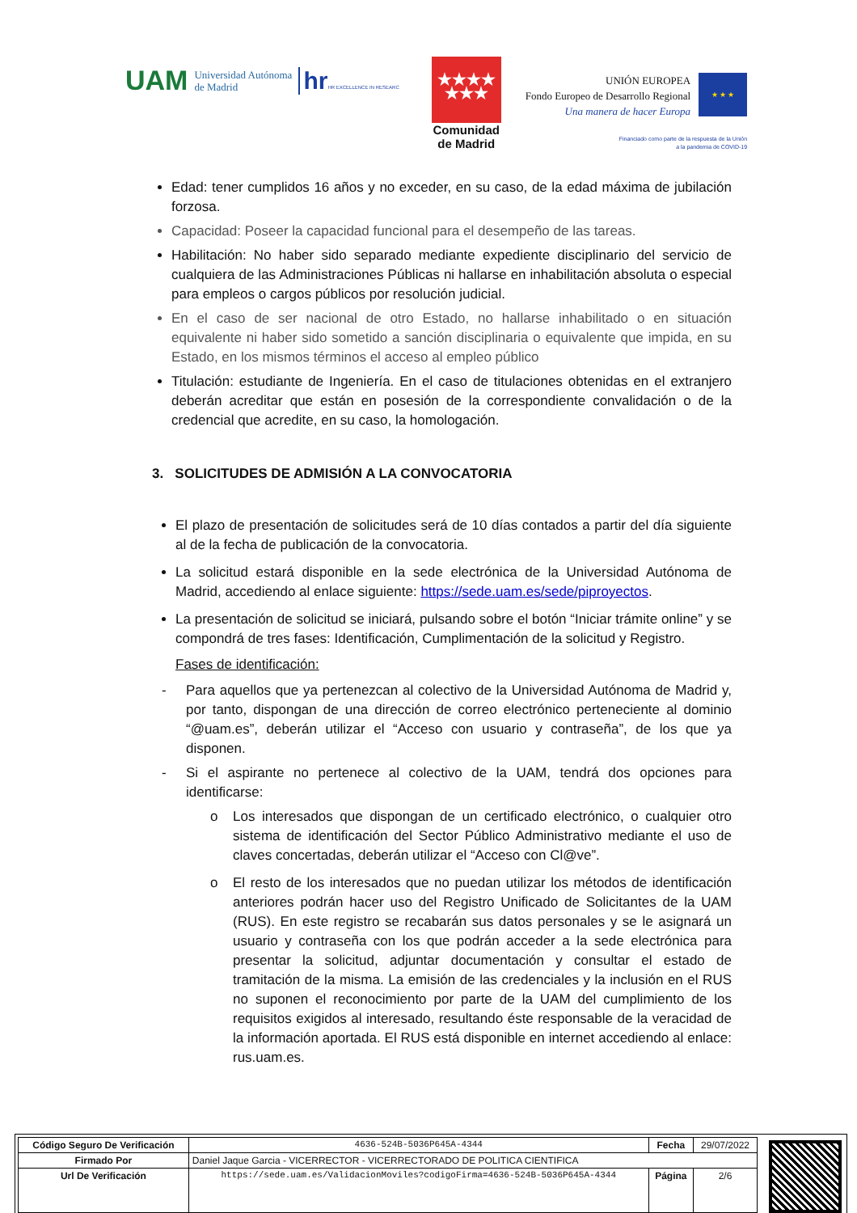UAM Universidad Autónoma
de Madrid
hrHR EXCELLENCE IN RESEARC
★★★★
★★★
Comunidad
de Madrid
UNIÓN EUROPEA
Fondo Europeo de Desarrollo Regional
Una manera de hacer Europa
★ ★ ★
Financiado como parte de la respuesta de la Unión
a la pandemia de COVID-19
Edad: tener cumplidos 16 años y no exceder, en su caso, de la edad máxima de jubilación forzosa.
Capacidad: Poseer la capacidad funcional para el desempeño de las tareas.
Habilitación: No haber sido separado mediante expediente disciplinario del servicio de cualquiera de las Administraciones Públicas ni hallarse en inhabilitación absoluta o especial para empleos o cargos públicos por resolución judicial.
En el caso de ser nacional de otro Estado, no hallarse inhabilitado o en situación equivalente ni haber sido sometido a sanción disciplinaria o equivalente que impida, en su Estado, en los mismos términos el acceso al empleo público
Titulación: estudiante de Ingeniería. En el caso de titulaciones obtenidas en el extranjero deberán acreditar que están en posesión de la correspondiente convalidación o de la credencial que acredite, en su caso, la homologación.
3. SOLICITUDES DE ADMISIÓN A LA CONVOCATORIA
El plazo de presentación de solicitudes será de 10 días contados a partir del día siguiente al de la fecha de publicación de la convocatoria.
La solicitud estará disponible en la sede electrónica de la Universidad Autónoma de Madrid, accediendo al enlace siguiente: https://sede.uam.es/sede/piproyectos.
La presentación de solicitud se iniciará, pulsando sobre el botón “Iniciar trámite online” y se compondrá de tres fases: Identificación, Cumplimentación de la solicitud y Registro.
Fases de identificación:
- Para aquellos que ya pertenezcan al colectivo de la Universidad Autónoma de Madrid y, por tanto, dispongan de una dirección de correo electrónico perteneciente al dominio “@uam.es”, deberán utilizar el “Acceso con usuario y contraseña”, de los que ya disponen.
- Si el aspirante no pertenece al colectivo de la UAM, tendrá dos opciones para identificarse:
o Los interesados que dispongan de un certificado electrónico, o cualquier otro sistema de identificación del Sector Público Administrativo mediante el uso de claves concertadas, deberán utilizar el “Acceso con Cl@ve”.
o El resto de los interesados que no puedan utilizar los métodos de identificación anteriores podrán hacer uso del Registro Unificado de Solicitantes de la UAM (RUS). En este registro se recabarán sus datos personales y se le asignará un usuario y contraseña con los que podrán acceder a la sede electrónica para presentar la solicitud, adjuntar documentación y consultar el estado de tramitación de la misma. La emisión de las credenciales y la inclusión en el RUS no suponen el reconocimiento por parte de la UAM del cumplimiento de los requisitos exigidos al interesado, resultando éste responsable de la veracidad de la información aportada. El RUS está disponible en internet accediendo al enlace: rus.uam.es.
| Código Seguro De Verificación | 4636-524B-5036P645A-4344 | Fecha | 29/07/2022 |
| Firmado Por | Daniel Jaque Garcia - VICERRECTOR - VICERRECTORADO DE POLITICA CIENTIFICA | | |
| Url De Verificación | https://sede.uam.es/ValidacionMoviles?codigoFirma=4636-524B-5036P645A-4344 | Página | 2/6 |